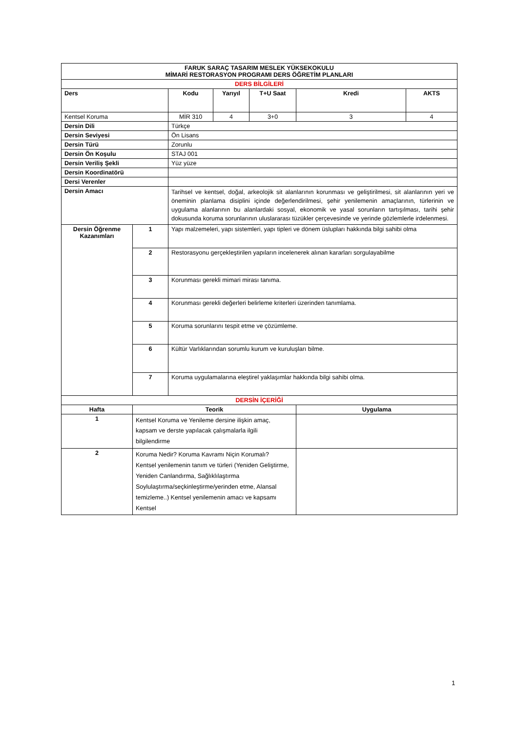| FARUK SARAÇ TASARIM MESLEK YÜKSEKOKULU MİMARİ RESTORASYON PROGRAMI DERS ÖĞRETİM PLANLARI | | | | | | |
| --- | --- | --- | --- | --- | --- | --- |
| DERS BİLGİLERİ | | | | | | |
| Ders | | Kodu | Yarıyıl | T+U Saat | Kredi | AKTS |
| Kentsel Koruma | | MİR 310 | 4 | 3+0 | 3 | 4 |
| Dersin Dili | | Türkçe | | | | |
| Dersin Seviyesi | | Ön Lisans | | | | |
| Dersin Türü | | Zorunlu | | | | |
| Dersin Ön Koşulu | | STAJ 001 | | | | |
| Dersin Veriliş Şekli | | Yüz yüze | | | | |
| Dersin Koordinatörü | | | | | | |
| Dersi Verenler | | | | | | |
| Dersin Amacı | | Tarihsel ve kentsel, doğal, arkeolojik sit alanlarının korunması ve geliştirilmesi, sit alanlarının yeri ve öneminin planlama disiplini içinde değerlendirilmesi, şehir yenilemenin amaçlarının, türlerinin ve uygulama alanlarının bu alanlardaki sosyal, ekonomik ve yasal sorunların tartışılması, tarihi şehir dokusunda koruma sorunlarının uluslararası tüzükler çerçevesinde ve yerinde gözlemlerle irdelenmesi. | | | | |
| Dersin Öğrenme Kazanımları | 1 | Yapı malzemeleri, yapı sistemleri, yapı tipleri ve dönem üslupları hakkında bilgi sahibi olma | | | | |
| | 2 | Restorasyonu gerçekleştirilen yapıların incelenerek alınan kararları sorgulayabilme | | | | |
| | 3 | Korunması gerekli mimari mirası tanıma. | | | | |
| | 4 | Korunması gerekli değerleri belirleme kriterleri üzerinden tanımlama. | | | | |
| | 5 | Koruma sorunlarını tespit etme ve çözümleme. | | | | |
| | 6 | Kültür Varlıklarından sorumlu kurum ve kuruluşları bilme. | | | | |
| | 7 | Koruma uygulamalarına eleştirel yaklaşımlar hakkında bilgi sahibi olma. | | | | |
| DERSİN İÇERİĞİ | | | | | | |
| Hafta | Teorik | | | | Uygulama | |
| 1 | Kentsel Koruma ve Yenileme dersine ilişkin amaç, kapsam ve derste yapılacak çalışmalarla ilgili bilgilendirme | | | | | |
| 2 | Koruma Nedir? Koruma Kavramı Niçin Korumalı? Kentsel yenilemenin tanım ve türleri (Yeniden Geliştirme, Yeniden Canlandırma, Sağlıklılaştırma Soylulaştırma/seçkinleştirme/yerinden etme, Alansal temizleme..) Kentsel yenilemenin amacı ve kapsamı Kentsel | | | | | |
1